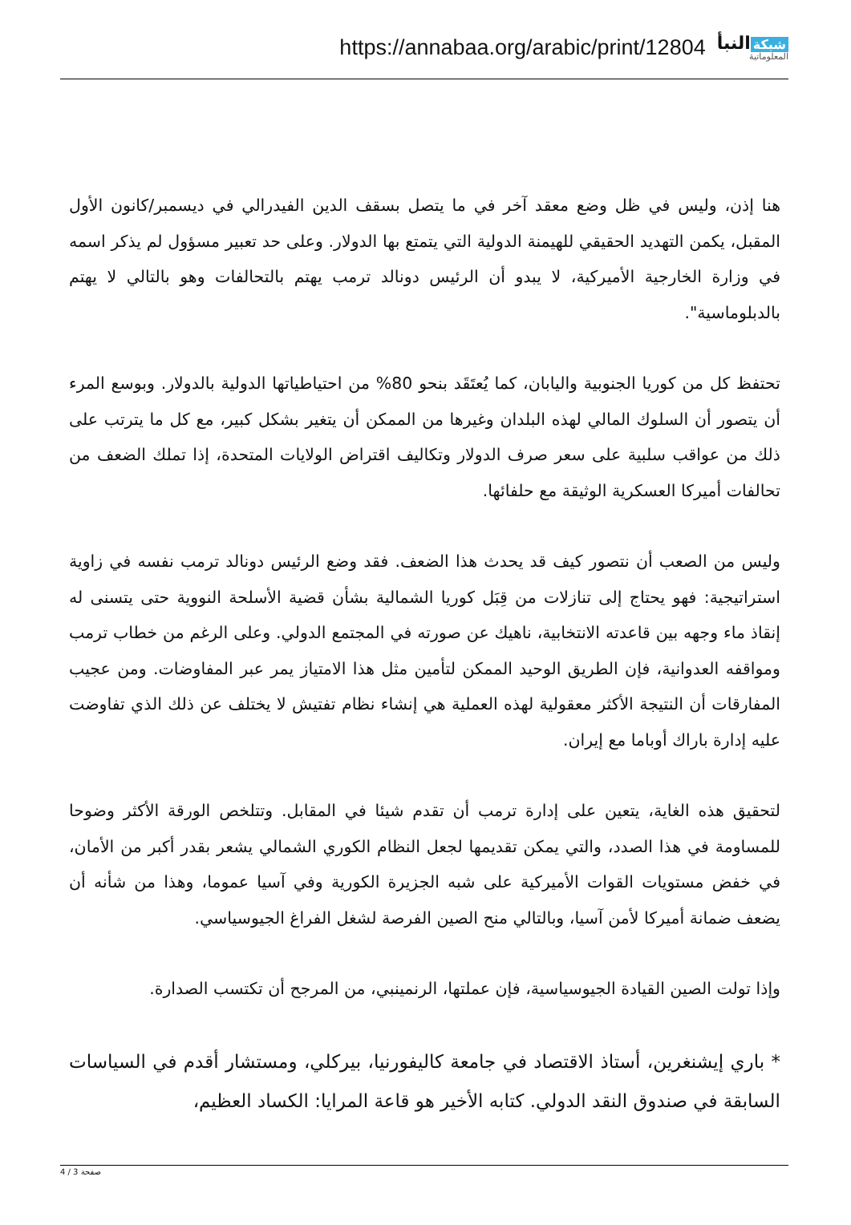https://annabaa.org/arabic/print/12804
شبكة النبأ
المعلوماتية
هنا إذن، وليس في ظل وضع معقد آخر في ما يتصل بسقف الدين الفيدرالي في ديسمبر/كانون الأول المقبل، يكمن التهديد الحقيقي للهيمنة الدولية التي يتمتع بها الدولار. وعلى حد تعبير مسؤول لم يذكر اسمه في وزارة الخارجية الأميركية، لا يبدو أن الرئيس دونالد ترمب يهتم بالتحالفات وهو بالتالي لا يهتم بالدبلوماسية".
تحتفظ كل من كوريا الجنوبية واليابان، كما يُعتَقَد بنحو 80% من احتياطياتها الدولية بالدولار. وبوسع المرء أن يتصور أن السلوك المالي لهذه البلدان وغيرها من الممكن أن يتغير بشكل كبير، مع كل ما يترتب على ذلك من عواقب سلبية على سعر صرف الدولار وتكاليف اقتراض الولايات المتحدة، إذا تملك الضعف من تحالفات أميركا العسكرية الوثيقة مع حلفائها.
وليس من الصعب أن نتصور كيف قد يحدث هذا الضعف. فقد وضع الرئيس دونالد ترمب نفسه في زاوية استراتيجية: فهو يحتاج إلى تنازلات من قِبَل كوريا الشمالية بشأن قضية الأسلحة النووية حتى يتسنى له إنقاذ ماء وجهه بين قاعدته الانتخابية، ناهيك عن صورته في المجتمع الدولي. وعلى الرغم من خطاب ترمب ومواقفه العدوانية، فإن الطريق الوحيد الممكن لتأمين مثل هذا الامتياز يمر عبر المفاوضات. ومن عجيب المفارقات أن النتيجة الأكثر معقولية لهذه العملية هي إنشاء نظام تفتيش لا يختلف عن ذلك الذي تفاوضت عليه إدارة باراك أوباما مع إيران.
لتحقيق هذه الغاية، يتعين على إدارة ترمب أن تقدم شيئا في المقابل. وتتلخص الورقة الأكثر وضوحا للمساومة في هذا الصدد، والتي يمكن تقديمها لجعل النظام الكوري الشمالي يشعر بقدر أكبر من الأمان، في خفض مستويات القوات الأميركية على شبه الجزيرة الكورية وفي آسيا عموما، وهذا من شأنه أن يضعف ضمانة أميركا لأمن آسيا، وبالتالي منح الصين الفرصة لشغل الفراغ الجيوسياسي.
وإذا تولت الصين القيادة الجيوسياسية، فإن عملتها، الرنمينبي، من المرجح أن تكتسب الصدارة.
* باري إيشنغرين، أستاذ الاقتصاد في جامعة كاليفورنيا، بيركلي، ومستشار أقدم في السياسات السابقة في صندوق النقد الدولي. كتابه الأخير هو قاعة المرايا: الكساد العظيم،
صفحة 3 / 4